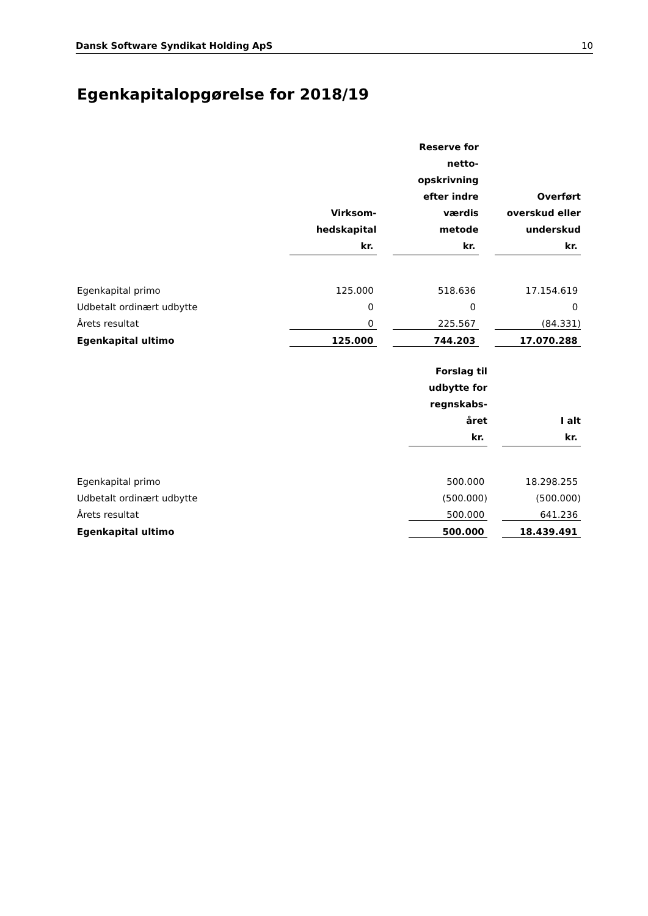Dansk Software Syndikat Holding ApS 10
Egenkapitalopgørelse for 2018/19
| | Virksom- hedskapital kr. | | Reserve for netto- opskrivning efter indre værdis metode kr. | | Overført overskud eller underskud kr. |
| --- | --- | --- | --- | --- | --- |
| Egenkapital primo | 125.000 | | 518.636 | | 17.154.619 |
| Udbetalt ordinært udbytte | 0 | | 0 | | 0 |
| Årets resultat | 0 | | 225.567 | | (84.331) |
| Egenkapital ultimo | 125.000 | | 744.203 | | 17.070.288 |
| | Forslag til udbytte for regnskabs- året kr. | | I alt kr. |
| --- | --- | --- | --- |
| Egenkapital primo | 500.000 | | 18.298.255 |
| Udbetalt ordinært udbytte | (500.000) | | (500.000) |
| Årets resultat | 500.000 | | 641.236 |
| Egenkapital ultimo | 500.000 | | 18.439.491 |